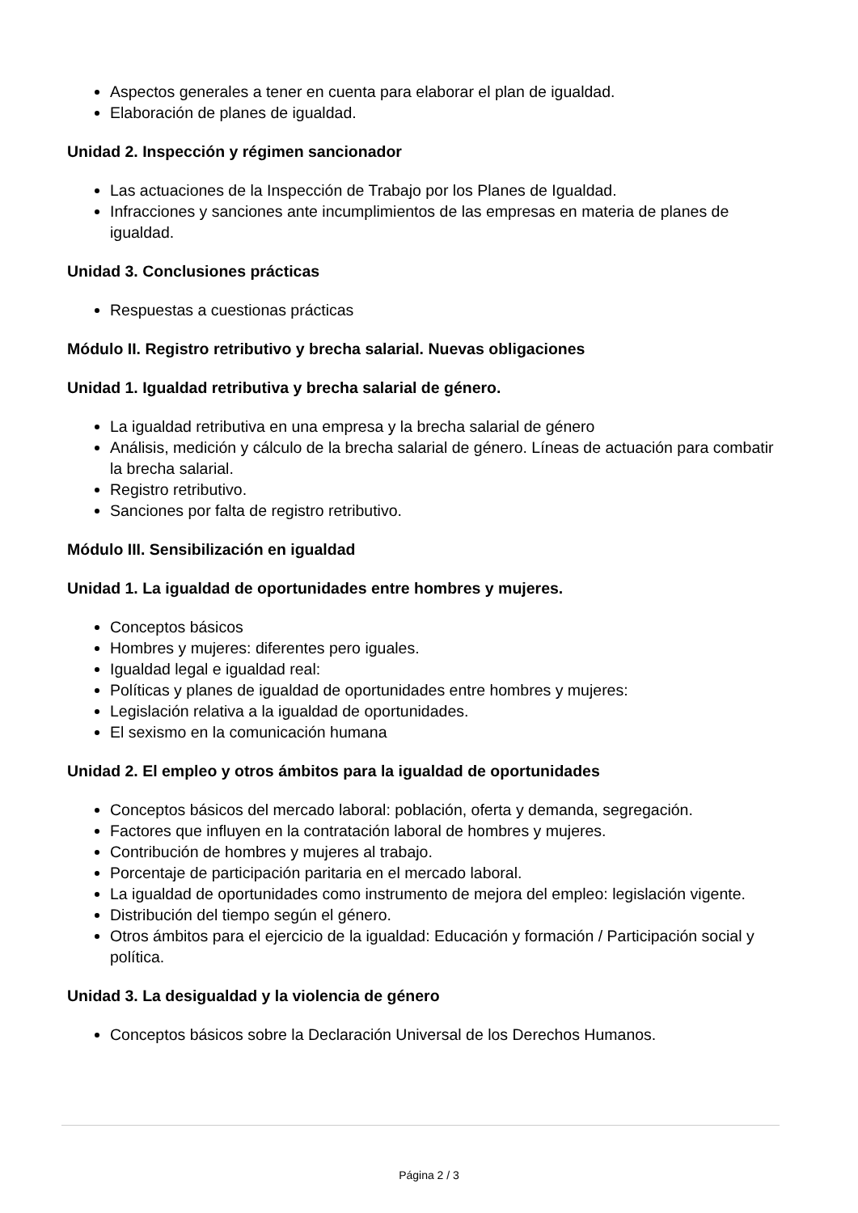Aspectos generales a tener en cuenta para elaborar el plan de igualdad.
Elaboración de planes de igualdad.
Unidad 2. Inspección y régimen sancionador
Las actuaciones de la Inspección de Trabajo por los Planes de Igualdad.
Infracciones y sanciones ante incumplimientos de las empresas en materia de planes de igualdad.
Unidad 3. Conclusiones prácticas
Respuestas a cuestionas prácticas
Módulo II. Registro retributivo y brecha salarial. Nuevas obligaciones
Unidad 1. Igualdad retributiva y brecha salarial de género.
La igualdad retributiva en una empresa y la brecha salarial de género
Análisis, medición y cálculo de la brecha salarial de género. Líneas de actuación para combatir la brecha salarial.
Registro retributivo.
Sanciones por falta de registro retributivo.
Módulo III. Sensibilización en igualdad
Unidad 1. La igualdad de oportunidades entre hombres y mujeres.
Conceptos básicos
Hombres y mujeres: diferentes pero iguales.
Igualdad legal e igualdad real:
Políticas y planes de igualdad de oportunidades entre hombres y mujeres:
Legislación relativa a la igualdad de oportunidades.
El sexismo en la comunicación humana
Unidad 2. El empleo y otros ámbitos para la igualdad de oportunidades
Conceptos básicos del mercado laboral: población, oferta y demanda, segregación.
Factores que influyen en la contratación laboral de hombres y mujeres.
Contribución de hombres y mujeres al trabajo.
Porcentaje de participación paritaria en el mercado laboral.
La igualdad de oportunidades como instrumento de mejora del empleo: legislación vigente.
Distribución del tiempo según el género.
Otros ámbitos para el ejercicio de la igualdad: Educación y formación / Participación social y política.
Unidad 3. La desigualdad y la violencia de género
Conceptos básicos sobre la Declaración Universal de los Derechos Humanos.
Página 2 / 3